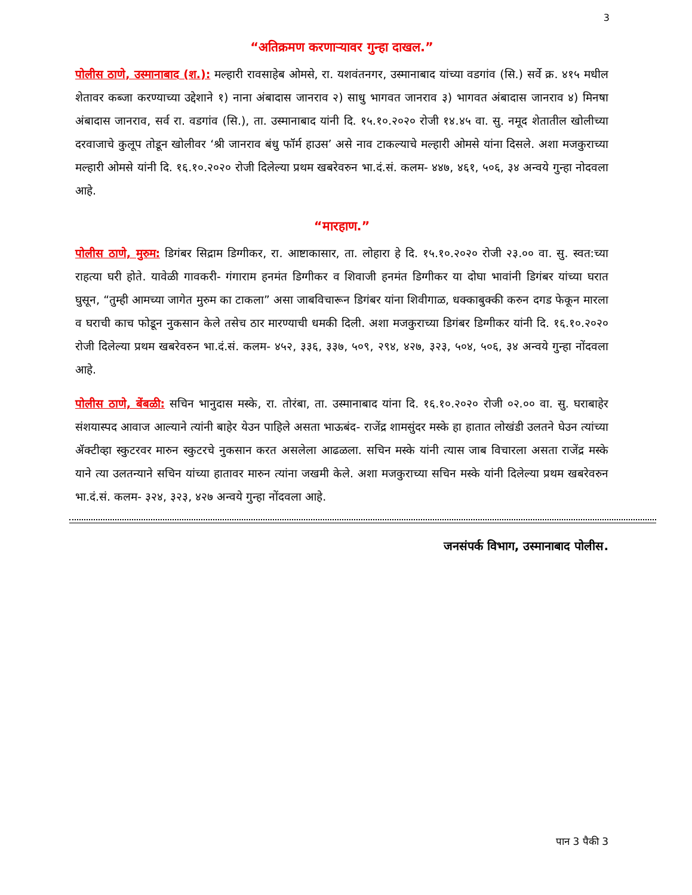3
“अतिक्रमण करणाऱ्यावर गुन्हा दाखल.”
पोलीस ठाणे, उस्मानाबाद (श.): मल्हारी रावसाहेब ओमसे, रा. यशवंतनगर, उस्मानाबाद यांच्या वडगांव (सि.) सर्वे क्र. ४१५ मधील शेतावर कब्जा करण्याच्या उद्देशाने १) नाना अंबादास जानराव २) साधु भागवत जानराव ३) भागवत अंबादास जानराव ४) मिनषा अंबादास जानराव, सर्व रा. वडगांव (सि.), ता. उस्मानाबाद यांनी दि. १५.१०.२०२० रोजी १४.४५ वा. सु. नमूद शेतातील खोलीच्या दरवाजाचे कुलूप तोडून खोलीवर ‘श्री जानराव बंधु फॉर्म हाउस’ असे नाव टाकल्याचे मल्हारी ओमसे यांना दिसले. अशा मजकुराच्या मल्हारी ओमसे यांनी दि. १६.१०.२०२० रोजी दिलेल्या प्रथम खबरेवरुन भा.दं.सं. कलम- ४४७, ४६१, ५०६, ३४ अन्वये गुन्हा नोदवला आहे.
“मारहाण.”
पोलीस ठाणे, मुरुम: डिगंबर सिद्राम डिग्गीकर, रा. आष्टाकासार, ता. लोहारा हे दि. १५.१०.२०२० रोजी २३.०० वा. सु. स्वत:च्या राहत्या घरी होते. यावेळी गावकरी- गंगाराम हनमंत डिग्गीकर व शिवाजी हनमंत डिग्गीकर या दोघा भावांनी डिगंबर यांच्या घरात घुसून, “तुम्ही आमच्या जागेत मुरुम का टाकला” असा जाबविचारून डिगंबर यांना शिवीगाळ, धक्काबुक्की करुन दगड फेकून मारला व घराची काच फोडून नुकसान केले तसेच ठार मारण्याची धमकी दिली. अशा मजकुराच्या डिगंबर डिग्गीकर यांनी दि. १६.१०.२०२० रोजी दिलेल्या प्रथम खबरेवरुन भा.दं.सं. कलम- ४५२, ३३६, ३३७, ५०९, २९४, ४२७, ३२३, ५०४, ५०६, ३४ अन्वये गुन्हा नोंदवला आहे.
पोलीस ठाणे, बेंबळी: सचिन भानुदास मस्के, रा. तोरंबा, ता. उस्मानाबाद यांना दि. १६.१०.२०२० रोजी ०२.०० वा. सु. घराबाहेर संशयास्पद आवाज आल्याने त्यांनी बाहेर येउन पाहिले असता भाऊबंद- राजेंद्र शामसुंदर मस्के हा हातात लोखंडी उलतने घेउन त्यांच्या ॲक्टीव्हा स्कुटरवर मारुन स्कुटरचे नुकसान करत असलेला आढळला. सचिन मस्के यांनी त्यास जाब विचारला असता राजेंद्र मस्के याने त्या उलतन्याने सचिन यांच्या हातावर मारुन त्यांना जखमी केले. अशा मजकुराच्या सचिन मस्के यांनी दिलेल्या प्रथम खबरेवरुन भा.दं.सं. कलम- ३२४, ३२३, ४२७ अन्वये गुन्हा नोंदवला आहे.
जनसंपर्क विभाग, उस्मानाबाद पोलीस.
पान 3 पैकी 3